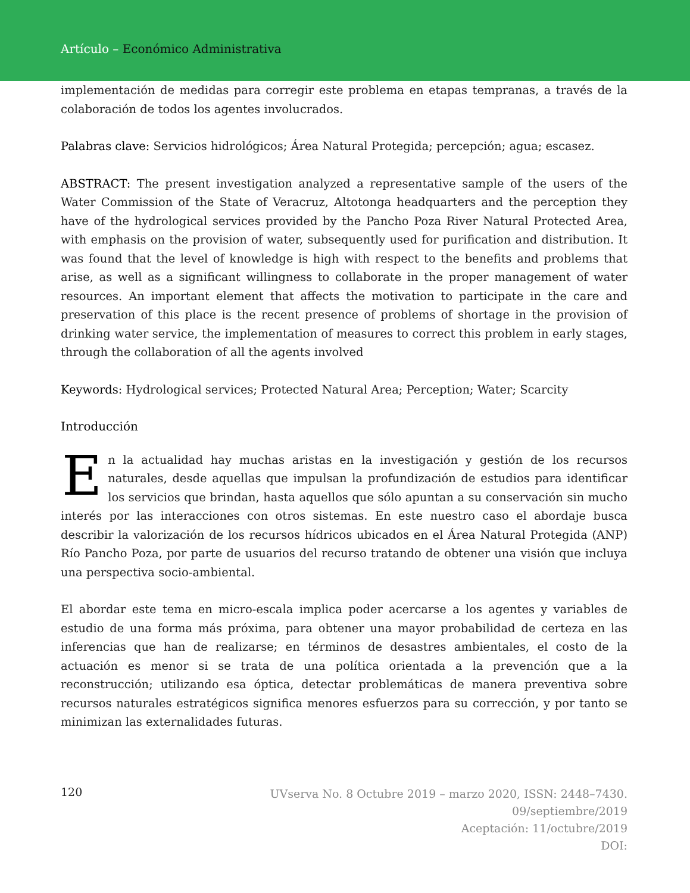Artículo – Económico Administrativa
implementación de medidas para corregir este problema en etapas tempranas, a través de la colaboración de todos los agentes involucrados.
Palabras clave: Servicios hidrológicos; Área Natural Protegida; percepción; agua; escasez.
ABSTRACT: The present investigation analyzed a representative sample of the users of the Water Commission of the State of Veracruz, Altotonga headquarters and the perception they have of the hydrological services provided by the Pancho Poza River Natural Protected Area, with emphasis on the provision of water, subsequently used for purification and distribution. It was found that the level of knowledge is high with respect to the benefits and problems that arise, as well as a significant willingness to collaborate in the proper management of water resources. An important element that affects the motivation to participate in the care and preservation of this place is the recent presence of problems of shortage in the provision of drinking water service, the implementation of measures to correct this problem in early stages, through the collaboration of all the agents involved
Keywords: Hydrological services; Protected Natural Area; Perception; Water; Scarcity
Introducción
En la actualidad hay muchas aristas en la investigación y gestión de los recursos naturales, desde aquellas que impulsan la profundización de estudios para identificar los servicios que brindan, hasta aquellos que sólo apuntan a su conservación sin mucho interés por las interacciones con otros sistemas. En este nuestro caso el abordaje busca describir la valorización de los recursos hídricos ubicados en el Área Natural Protegida (ANP) Río Pancho Poza, por parte de usuarios del recurso tratando de obtener una visión que incluya una perspectiva socio-ambiental.
El abordar este tema en micro-escala implica poder acercarse a los agentes y variables de estudio de una forma más próxima, para obtener una mayor probabilidad de certeza en las inferencias que han de realizarse; en términos de desastres ambientales, el costo de la actuación es menor si se trata de una política orientada a la prevención que a la reconstrucción; utilizando esa óptica, detectar problemáticas de manera preventiva sobre recursos naturales estratégicos significa menores esfuerzos para su corrección, y por tanto se minimizan las externalidades futuras.
120
UVserva No. 8 Octubre 2019 – marzo 2020, ISSN: 2448–7430.
09/septiembre/2019
Aceptación: 11/octubre/2019
DOI: